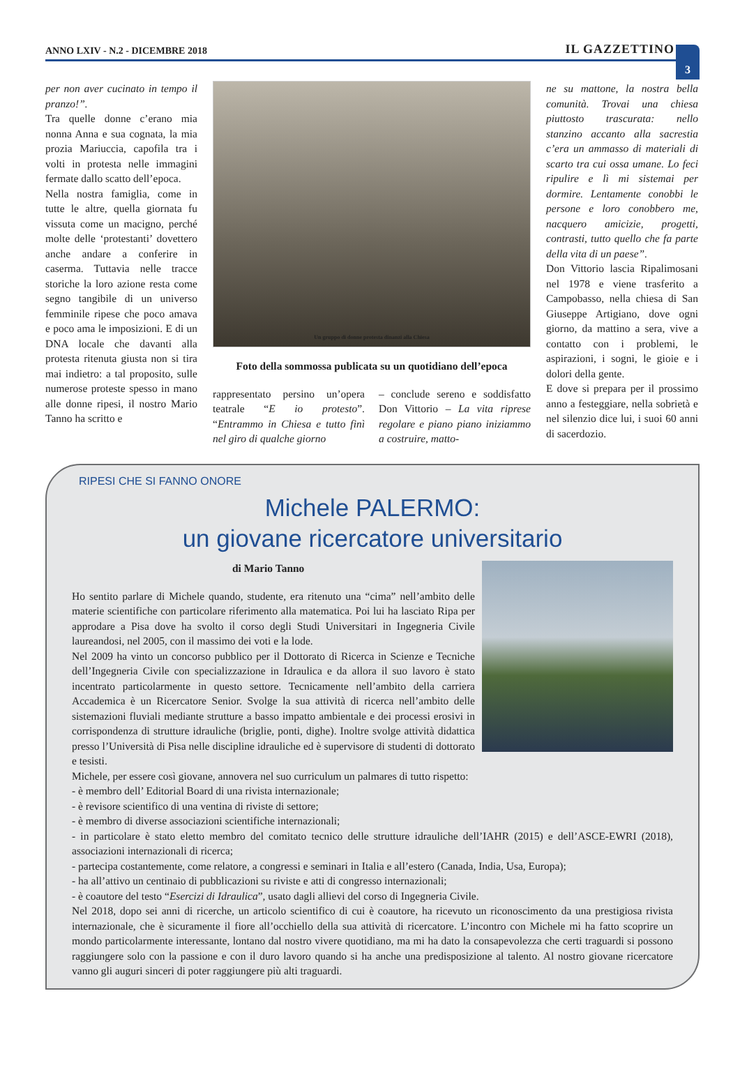ANNO LXIV - N.2 - DICEMBRE 2018 IL GAZZETTINO
3
per non aver cucinato in tempo il pranzo!”.
Tra quelle donne c’erano mia nonna Anna e sua cognata, la mia prozia Mariuccia, capofila tra i volti in protesta nelle immagini fermate dallo scatto dell’epoca.
Nella nostra famiglia, come in tutte le altre, quella giornata fu vissuta come un macigno, perché molte delle ‘protestanti’ dovettero anche andare a conferire in caserma. Tuttavia nelle tracce storiche la loro azione resta come segno tangibile di un universo femminile ripese che poco amava e poco ama le imposizioni. E di un DNA locale che davanti alla protesta ritenuta giusta non si tira mai indietro: a tal proposito, sulle numerose proteste spesso in mano alle donne ripesi, il nostro Mario Tanno ha scritto e
Un gruppo di donne protesta dinanzi alla Chiesa
Foto della sommossa publicata su un quotidiano dell’epoca
rappresentato persino un’opera teatrale “E io protesto”. “Entrammo in Chiesa e tutto finì nel giro di qualche giorno
– conclude sereno e soddisfatto Don Vittorio – La vita riprese regolare e piano piano iniziammo a costruire, matto-
ne su mattone, la nostra bella comunità. Trovai una chiesa piuttosto trascurata: nello stanzino accanto alla sacrestia c’era un ammasso di materiali di scarto tra cui ossa umane. Lo feci ripulire e lì mi sistemai per dormire. Lentamente conobbi le persone e loro conobbero me, nacquero amicizie, progetti, contrasti, tutto quello che fa parte della vita di un paese”.
Don Vittorio lascia Ripalimosani nel 1978 e viene trasferito a Campobasso, nella chiesa di San Giuseppe Artigiano, dove ogni giorno, da mattino a sera, vive a contatto con i problemi, le aspirazioni, i sogni, le gioie e i dolori della gente.
E dove si prepara per il prossimo anno a festeggiare, nella sobrietà e nel silenzio dice lui, i suoi 60 anni di sacerdozio.
RIPESI CHE SI FANNO ONORE
Michele PALERMO:
un giovane ricercatore universitario
di Mario Tanno
Ho sentito parlare di Michele quando, studente, era ritenuto una “cima” nell’ambito delle materie scientifiche con particolare riferimento alla matematica. Poi lui ha lasciato Ripa per approdare a Pisa dove ha svolto il corso degli Studi Universitari in Ingegneria Civile laureandosi, nel 2005, con il massimo dei voti e la lode.
Nel 2009 ha vinto un concorso pubblico per il Dottorato di Ricerca in Scienze e Tecniche dell’Ingegneria Civile con specializzazione in Idraulica e da allora il suo lavoro è stato incentrato particolarmente in questo settore. Tecnicamente nell’ambito della carriera Accademica è un Ricercatore Senior. Svolge la sua attività di ricerca nell’ambito delle sistemazioni fluviali mediante strutture a basso impatto ambientale e dei processi erosivi in corrispondenza di strutture idrauliche (briglie, ponti, dighe). Inoltre svolge attività didattica presso l’Università di Pisa nelle discipline idrauliche ed è supervisore di studenti di dottorato e tesisti.
Michele, per essere così giovane, annovera nel suo curriculum un palmares di tutto rispetto:
- è membro dell’ Editorial Board di una rivista internazionale;
- è revisore scientifico di una ventina di riviste di settore;
- è membro di diverse associazioni scientifiche internazionali;
- in particolare è stato eletto membro del comitato tecnico delle strutture idrauliche dell’IAHR (2015) e dell’ASCE-EWRI (2018), associazioni internazionali di ricerca;
- partecipa costantemente, come relatore, a congressi e seminari in Italia e all’estero (Canada, India, Usa, Europa);
- ha all’attivo un centinaio di pubblicazioni su riviste e atti di congresso internazionali;
- è coautore del testo “Esercizi di Idraulica”, usato dagli allievi del corso di Ingegneria Civile.
Nel 2018, dopo sei anni di ricerche, un articolo scientifico di cui è coautore, ha ricevuto un riconoscimento da una prestigiosa rivista internazionale, che è sicuramente il fiore all’occhiello della sua attività di ricercatore. L’incontro con Michele mi ha fatto scoprire un mondo particolarmente interessante, lontano dal nostro vivere quotidiano, ma mi ha dato la consapevolezza che certi traguardi si possono raggiungere solo con la passione e con il duro lavoro quando si ha anche una predisposizione al talento. Al nostro giovane ricercatore vanno gli auguri sinceri di poter raggiungere più alti traguardi.